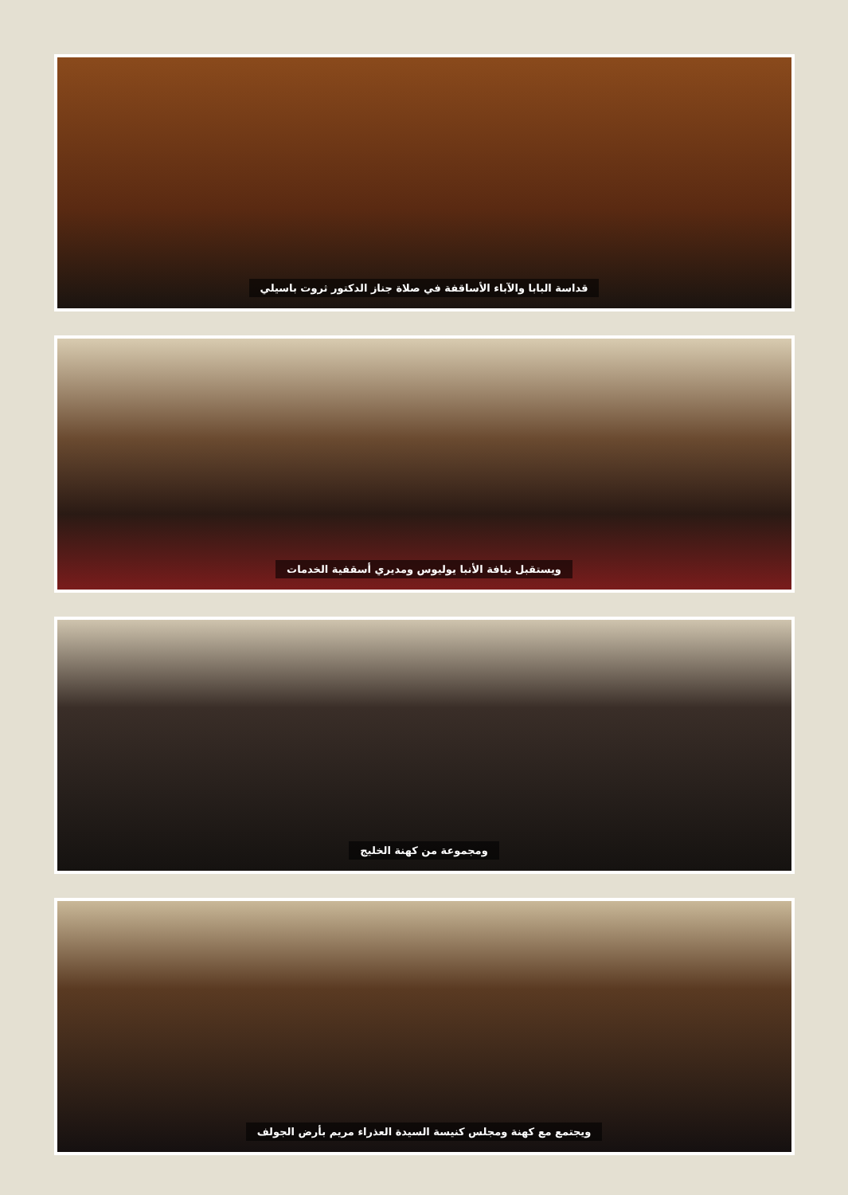قداسة البابا والآباء الأساقفة في صلاة جناز الدكتور ثروت باسيلي
ويستقبل نيافة الأنبا يوليوس ومديري أسقفية الخدمات
ومجموعة من كهنة الخليج
ويجتمع مع كهنة ومجلس كنيسة السيدة العذراء مريم بأرض الجولف